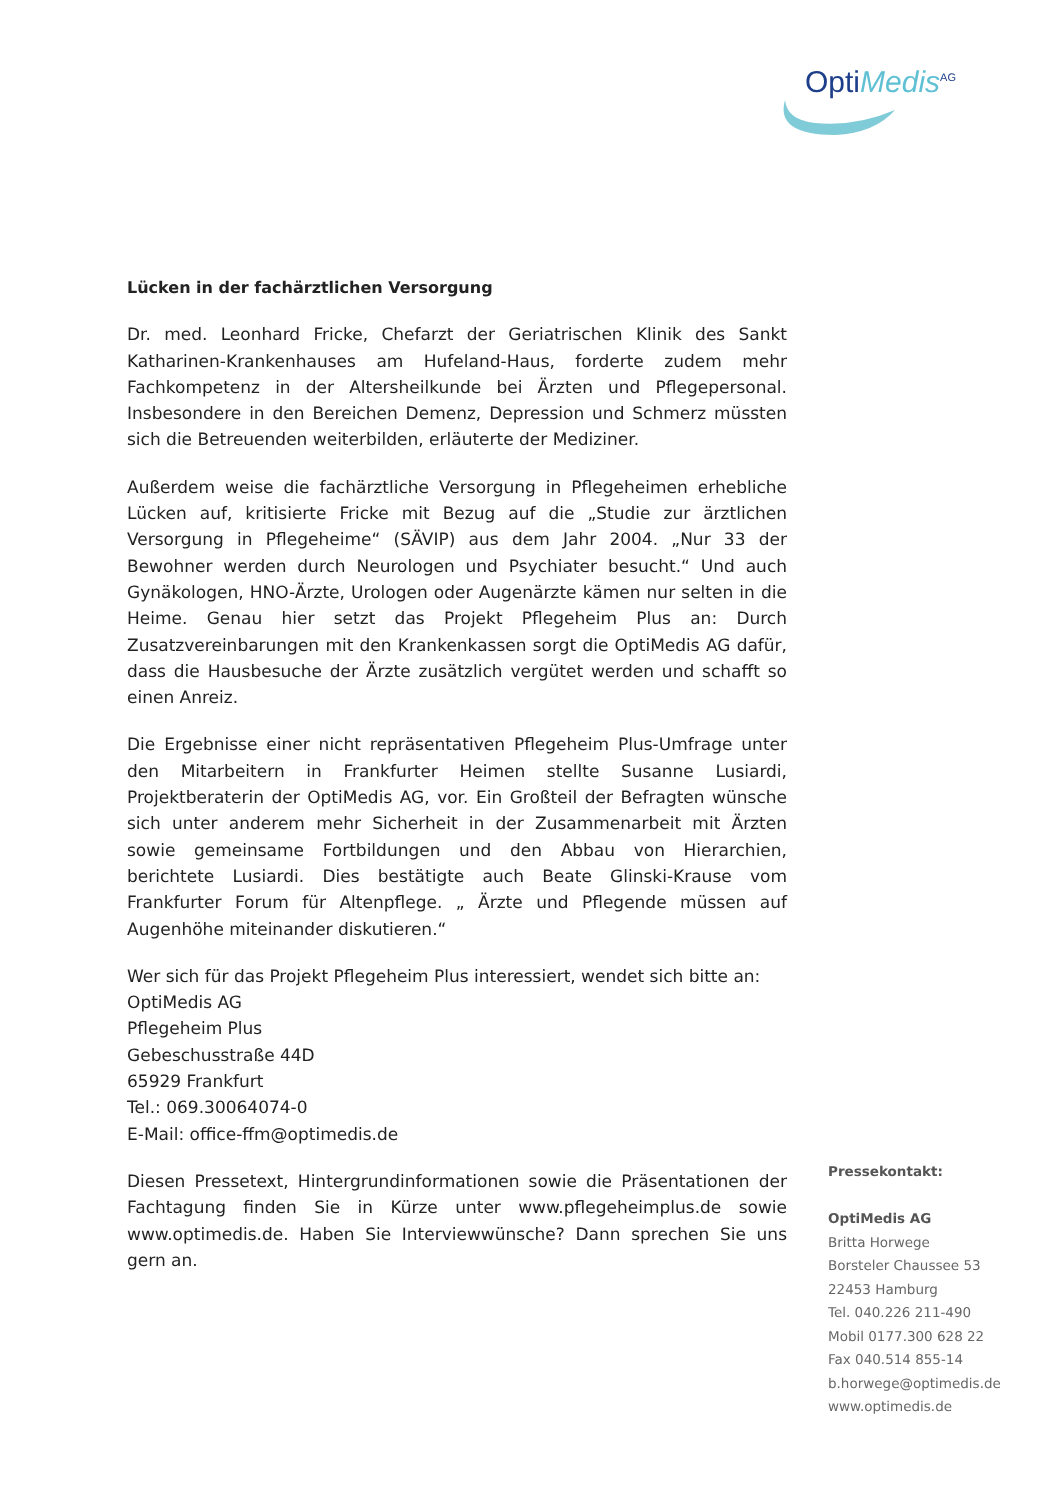OptiMedis<sup>AG</sup>
Lücken in der fachärztlichen Versorgung
Dr. med. Leonhard Fricke, Chefarzt der Geriatrischen Klinik des Sankt Katharinen-Krankenhauses am Hufeland-Haus, forderte zudem mehr Fachkompetenz in der Altersheilkunde bei Ärzten und Pflegepersonal. Insbesondere in den Bereichen Demenz, Depression und Schmerz müssten sich die Betreuenden weiterbilden, erläuterte der Mediziner.
Außerdem weise die fachärztliche Versorgung in Pflegeheimen erhebliche Lücken auf, kritisierte Fricke mit Bezug auf die „Studie zur ärztlichen Versorgung in Pflegeheime“ (SÄVIP) aus dem Jahr 2004. „Nur 33 der Bewohner werden durch Neurologen und Psychiater besucht.“ Und auch Gynäkologen, HNO-Ärzte, Urologen oder Augenärzte kämen nur selten in die Heime. Genau hier setzt das Projekt Pflegeheim Plus an: Durch Zusatzvereinbarungen mit den Krankenkassen sorgt die OptiMedis AG dafür, dass die Hausbesuche der Ärzte zusätzlich vergütet werden und schafft so einen Anreiz.
Die Ergebnisse einer nicht repräsentativen Pflegeheim Plus-Umfrage unter den Mitarbeitern in Frankfurter Heimen stellte Susanne Lusiardi, Projektberaterin der OptiMedis AG, vor. Ein Großteil der Befragten wünsche sich unter anderem mehr Sicherheit in der Zusammenarbeit mit Ärzten sowie gemeinsame Fortbildungen und den Abbau von Hierarchien, berichtete Lusiardi. Dies bestätigte auch Beate Glinski-Krause vom Frankfurter Forum für Altenpflege. „ Ärzte und Pflegende müssen auf Augenhöhe miteinander diskutieren.“
Wer sich für das Projekt Pflegeheim Plus interessiert, wendet sich bitte an:
OptiMedis AG
Pflegeheim Plus
Gebeschusstraße 44D
65929 Frankfurt
Tel.: 069.30064074-0
E-Mail: office-ffm@optimedis.de
Diesen Pressetext, Hintergrundinformationen sowie die Präsentationen der Fachtagung finden Sie in Kürze unter www.pflegeheimplus.de sowie www.optimedis.de. Haben Sie Interviewwünsche? Dann sprechen Sie uns gern an.
Pressekontakt:
OptiMedis AG
Britta Horwege
Borsteler Chaussee 53
22453 Hamburg
Tel. 040.226 211-490
Mobil 0177.300 628 22
Fax 040.514 855-14
b.horwege@optimedis.de
www.optimedis.de